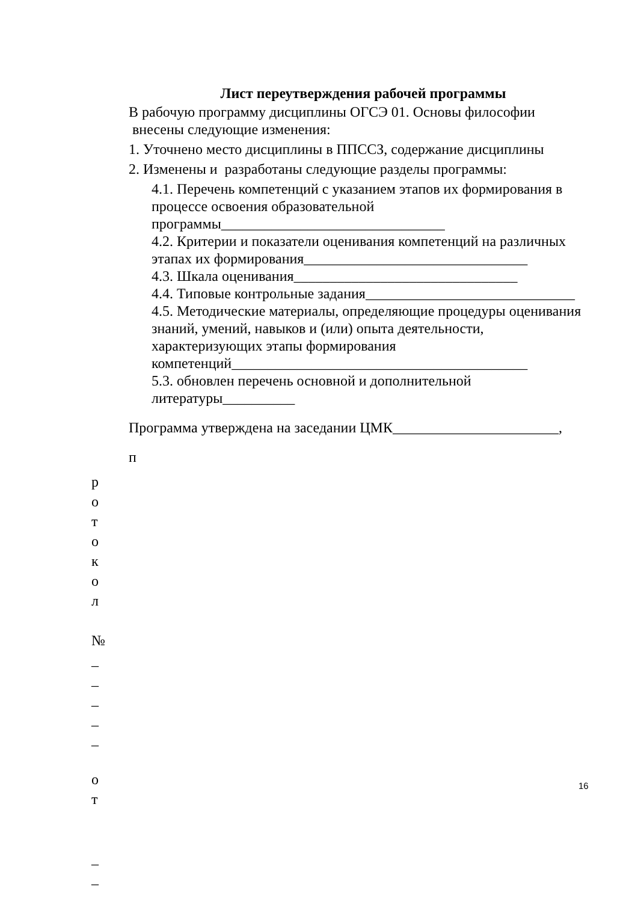Лист переутверждения рабочей программы
В рабочую программу дисциплины ОГСЭ 01. Основы философии
внесены следующие изменения:
1. Уточнено место дисциплины в ППССЗ, содержание дисциплины
2. Изменены и разработаны следующие разделы программы:
4.1. Перечень компетенций с указанием этапов их формирования в процессе освоения образовательной программы_______________________________
4.2. Критерии и показатели оценивания компетенций на различных этапах их формирования_______________________________
4.3. Шкала оценивания_______________________________
4.4. Типовые контрольные задания_____________________________
4.5. Методические материалы, определяющие процедуры оценивания знаний, умений, навыков и (или) опыта деятельности, характеризующих этапы формирования компетенций_________________________________________
5.3. обновлен перечень основной и дополнительной литературы__________
Программа утверждена на заседании ЦМК_______________________,
п
р
о
т
о
к
о
л
№
_
_
_
_
_
о
т
_
_
_
16